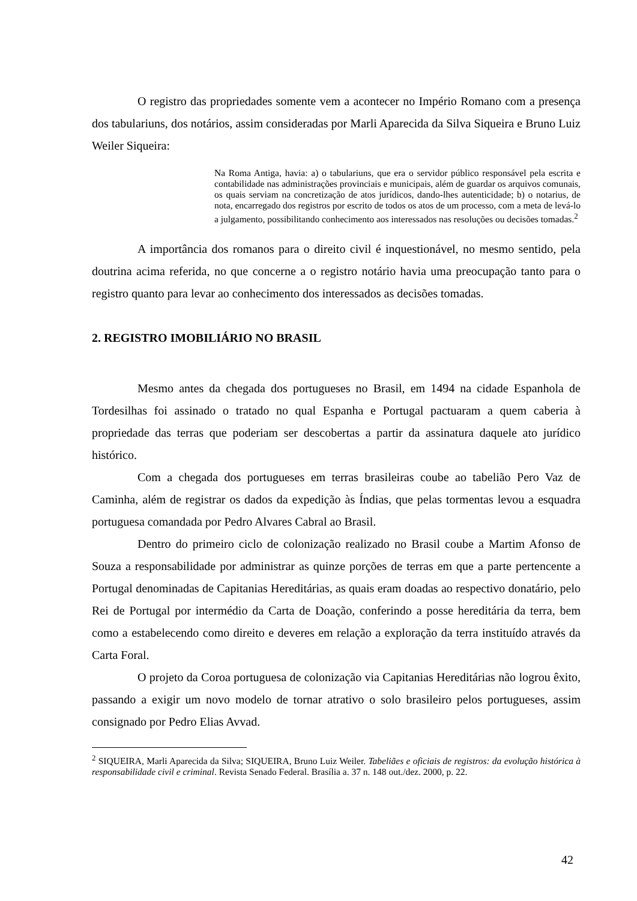O registro das propriedades somente vem a acontecer no Império Romano com a presença dos tabulariuns, dos notários, assim consideradas por Marli Aparecida da Silva Siqueira e Bruno Luiz Weiler Siqueira:
Na Roma Antiga, havia: a) o tabulariuns, que era o servidor público responsável pela escrita e contabilidade nas administrações provinciais e municipais, além de guardar os arquivos comunais, os quais serviam na concretização de atos jurídicos, dando-lhes autenticidade; b) o notarius, de nota, encarregado dos registros por escrito de todos os atos de um processo, com a meta de levá-lo a julgamento, possibilitando conhecimento aos interessados nas resoluções ou decisões tomadas.<sup>2</sup>
A importância dos romanos para o direito civil é inquestionável, no mesmo sentido, pela doutrina acima referida, no que concerne a o registro notário havia uma preocupação tanto para o registro quanto para levar ao conhecimento dos interessados as decisões tomadas.
2. REGISTRO IMOBILIÁRIO NO BRASIL
Mesmo antes da chegada dos portugueses no Brasil, em 1494 na cidade Espanhola de Tordesilhas foi assinado o tratado no qual Espanha e Portugal pactuaram a quem caberia à propriedade das terras que poderiam ser descobertas a partir da assinatura daquele ato jurídico histórico.
Com a chegada dos portugueses em terras brasileiras coube ao tabelião Pero Vaz de Caminha, além de registrar os dados da expedição às Índias, que pelas tormentas levou a esquadra portuguesa comandada por Pedro Alvares Cabral ao Brasil.
Dentro do primeiro ciclo de colonização realizado no Brasil coube a Martim Afonso de Souza a responsabilidade por administrar as quinze porções de terras em que a parte pertencente a Portugal denominadas de Capitanias Hereditárias, as quais eram doadas ao respectivo donatário, pelo Rei de Portugal por intermédio da Carta de Doação, conferindo a posse hereditária da terra, bem como a estabelecendo como direito e deveres em relação a exploração da terra instituído através da Carta Foral.
O projeto da Coroa portuguesa de colonização via Capitanias Hereditárias não logrou êxito, passando a exigir um novo modelo de tornar atrativo o solo brasileiro pelos portugueses, assim consignado por Pedro Elias Avvad.
<sup>2</sup> SIQUEIRA, Marli Aparecida da Silva; SIQUEIRA, Bruno Luiz Weiler. Tabeliães e oficiais de registros: da evolução histórica à responsabilidade civil e criminal. Revista Senado Federal. Brasília a. 37 n. 148 out./dez. 2000, p. 22.
42